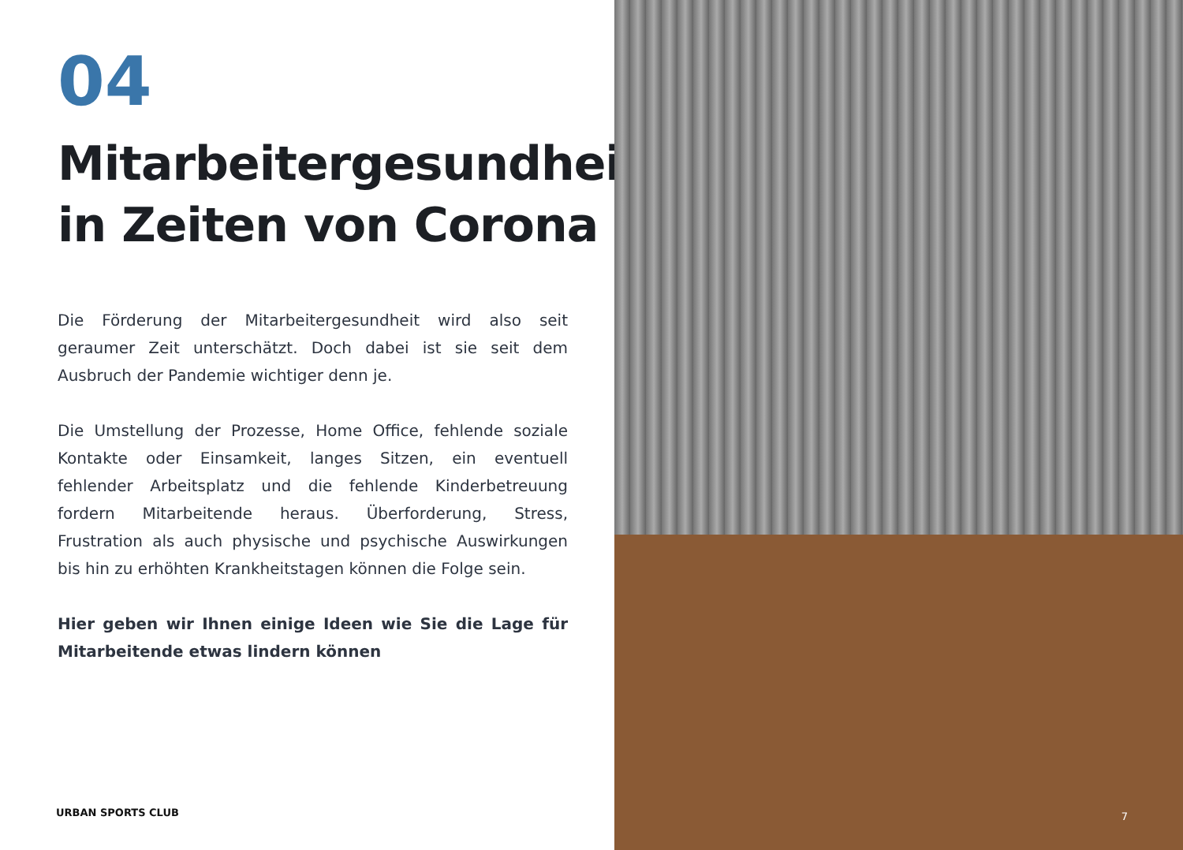04
Mitarbeitergesundheit in Zeiten von Corona
Die Förderung der Mitarbeitergesundheit wird also seit geraumer Zeit unterschätzt. Doch dabei ist sie seit dem Ausbruch der Pandemie wichtiger denn je.
Die Umstellung der Prozesse, Home Office, fehlende soziale Kontakte oder Einsamkeit, langes Sitzen, ein eventuell fehlender Arbeitsplatz und die fehlende Kinderbetreuung fordern Mitarbeitende heraus. Überforderung, Stress, Frustration als auch physische und psychische Auswirkungen bis hin zu erhöhten Krankheitstagen können die Folge sein.
Hier geben wir Ihnen einige Ideen wie Sie die Lage für Mitarbeitende etwas lindern können
URBAN SPORTS CLUB
7